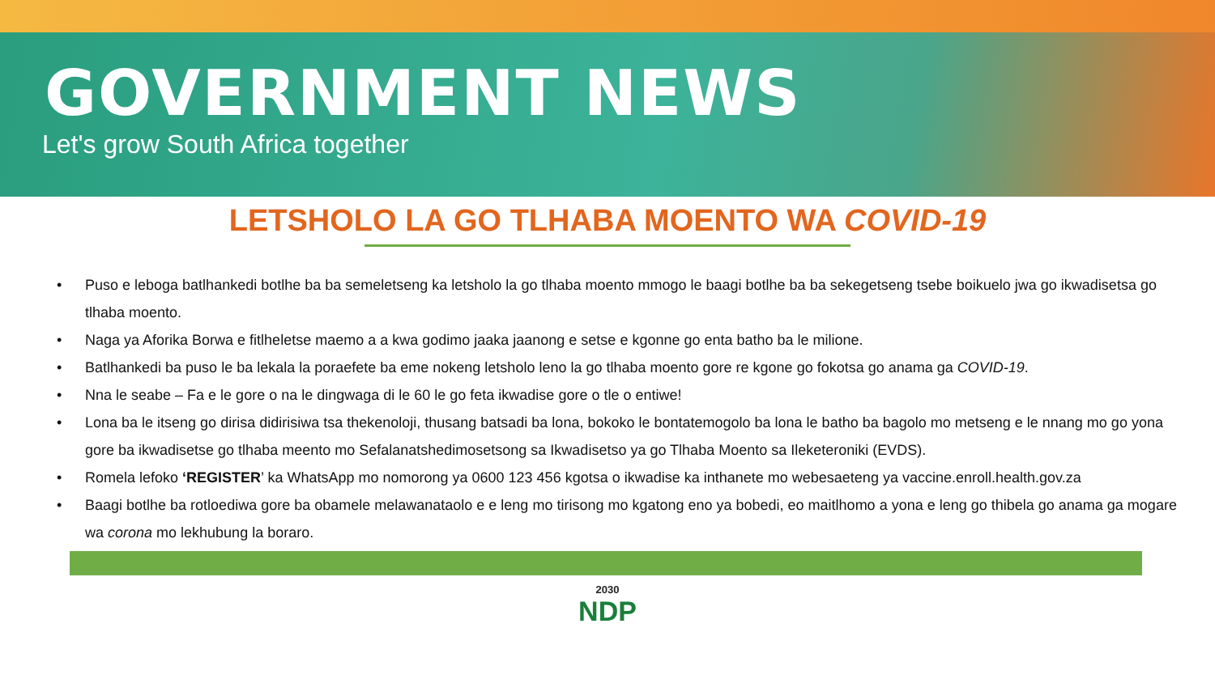GOVERNMENT NEWS
Let's grow South Africa together
LETSHOLO LA GO TLHABA MOENTO WA COVID-19
• Puso e leboga batlhankedi botlhe ba ba semeletseng ka letsholo la go tlhaba moento mmogo le baagi botlhe ba ba sekegetseng tsebe boikuelo jwa go ikwadisetsa go tlhaba moento.
• Naga ya Aforika Borwa e fitlheletse maemo a a kwa godimo jaaka jaanong e setse e kgonne go enta batho ba le milione.
• Batlhankedi ba puso le ba lekala la poraefete ba eme nokeng letsholo leno la go tlhaba moento gore re kgone go fokotsa go anama ga COVID-19.
• Nna le seabe – Fa e le gore o na le dingwaga di le 60 le go feta ikwadise gore o tle o entiwe!
• Lona ba le itseng go dirisa didirisiwa tsa thekenoloji, thusang batsadi ba lona, bokoko le bontatemogolo ba lona le batho ba bagolo mo metseng e le nnang mo go yona gore ba ikwadisetse go tlhaba meento mo Sefalanatshedimosetsong sa Ikwadisetso ya go Tlhaba Moento sa Ileketeroniki (EVDS).
• Romela lefoko ‘REGISTER’ ka WhatsApp mo nomorong ya 0600 123 456 kgotsa o ikwadise ka inthanete mo webesaeteng ya vaccine.enroll.health.gov.za
• Baagi botlhe ba rotloediwa gore ba obamele melawanataolo e e leng mo tirisong mo kgatong eno ya bobedi, eo maitlhomo a yona e leng go thibela go anama ga mogare wa corona mo lekhubung la boraro.
2030
NDP